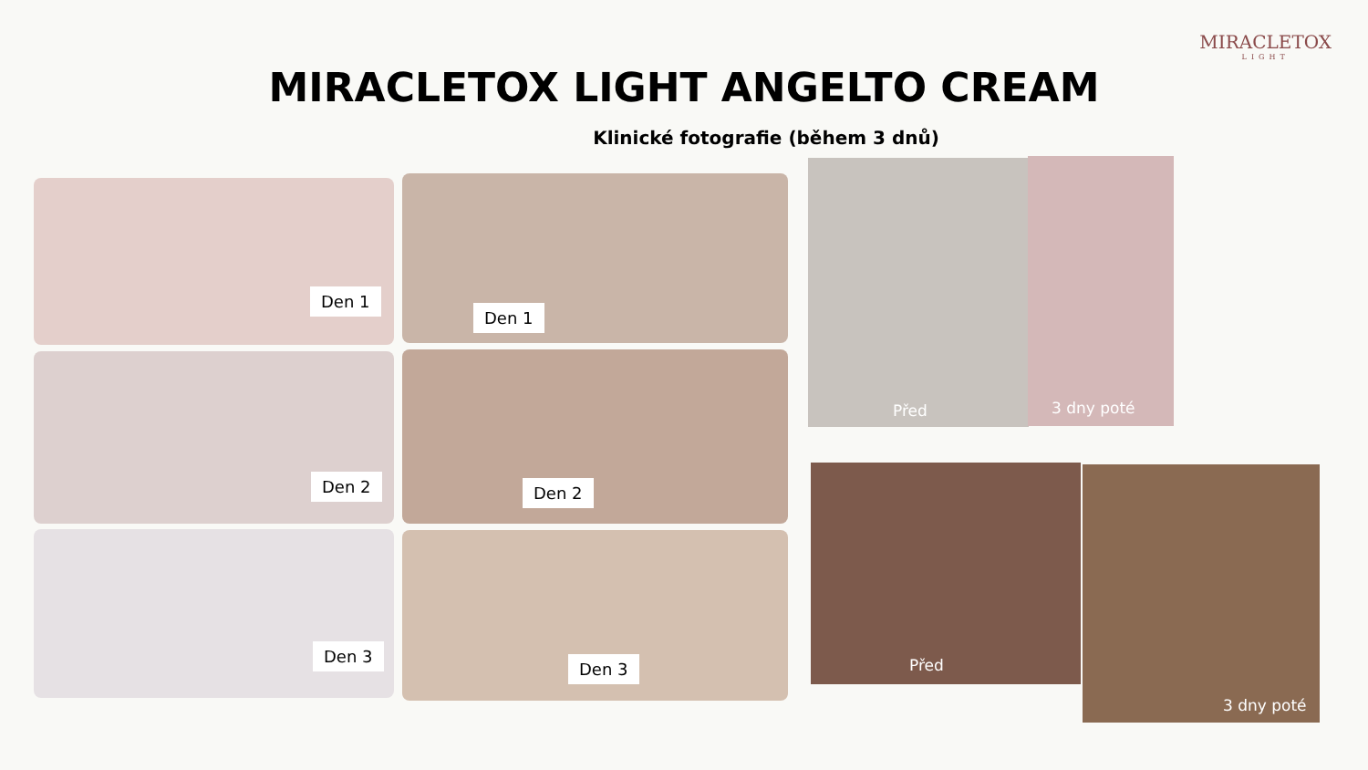MIRACLETOX
LIGHT
MIRACLETOX LIGHT ANGELTO CREAM
Klinické fotografie (během 3 dnů)
Den 1
Den 2
Den 3
Den 1
Den 2
Den 3
Před 3 dny poté
Před 3 dny poté